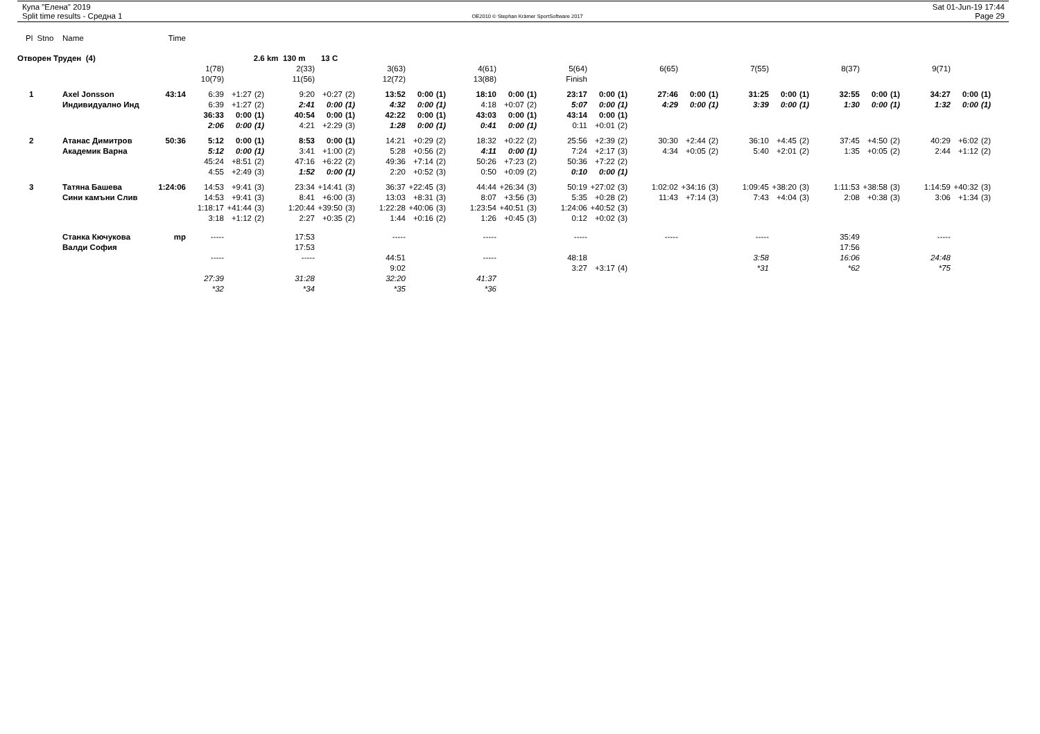Купа "Елена" 2019
Split time results - Средна 1
OE2010 © Stephan Krämer SportSoftware 2017
Sat 01-Jun-19 17:44
Page 29
| Pl Stno | Name | Time | | | | | | | | | | | | | | | | | | | | | | | | | | | |
| Отворен Труден (4) | | | | 2.6 km 130 m 13 C | | | | | | | | | | | | | | | | | | | | | | | | | |
| | | | 1(78) | | | 2(33) | | | 3(63) | | | 4(61) | | | 5(64) | | | 6(65) | | | 7(55) | | | 8(37) | | | 9(71) | | |
| | | | 10(79) | | | 11(56) | | | 12(72) | | | 13(88) | | | Finish | | | | | | | | | | | | | | |
| 1 | Axel Jonsson | 43:14 | 6:39 | +1:27 | (2) | 9:20 | +0:27 | (2) | 13:52 | 0:00 | (1) | 18:10 | 0:00 | (1) | 23:17 | 0:00 | (1) | 27:46 | 0:00 | (1) | 31:25 | 0:00 | (1) | 32:55 | 0:00 | (1) | 34:27 | 0:00 | (1) |
| | Индивидуално Инд | | 6:39 | +1:27 | (2) | 2:41 | 0:00 | (1) | 4:32 | 0:00 | (1) | 4:18 | +0:07 | (2) | 5:07 | 0:00 | (1) | 4:29 | 0:00 | (1) | 3:39 | 0:00 | (1) | 1:30 | 0:00 | (1) | 1:32 | 0:00 | (1) |
| | | | 36:33 | 0:00 | (1) | 40:54 | 0:00 | (1) | 42:22 | 0:00 | (1) | 43:03 | 0:00 | (1) | 43:14 | 0:00 | (1) | | | | | | | | | | | | |
| | | | 2:06 | 0:00 | (1) | 4:21 | +2:29 | (3) | 1:28 | 0:00 | (1) | 0:41 | 0:00 | (1) | 0:11 | +0:01 | (2) | | | | | | | | | | | | |
| 2 | Атанас Димитров | 50:36 | 5:12 | 0:00 | (1) | 8:53 | 0:00 | (1) | 14:21 | +0:29 | (2) | 18:32 | +0:22 | (2) | 25:56 | +2:39 | (2) | 30:30 | +2:44 | (2) | 36:10 | +4:45 | (2) | 37:45 | +4:50 | (2) | 40:29 | +6:02 | (2) |
| | Академик Варна | | 5:12 | 0:00 | (1) | 3:41 | +1:00 | (2) | 5:28 | +0:56 | (2) | 4:11 | 0:00 | (1) | 7:24 | +2:17 | (3) | 4:34 | +0:05 | (2) | 5:40 | +2:01 | (2) | 1:35 | +0:05 | (2) | 2:44 | +1:12 | (2) |
| | | | 45:24 | +8:51 | (2) | 47:16 | +6:22 | (2) | 49:36 | +7:14 | (2) | 50:26 | +7:23 | (2) | 50:36 | +7:22 | (2) | | | | | | | | | | | | |
| | | | 4:55 | +2:49 | (3) | 1:52 | 0:00 | (1) | 2:20 | +0:52 | (3) | 0:50 | +0:09 | (2) | 0:10 | 0:00 | (1) | | | | | | | | | | | | |
| 3 | Татяна Башева | 1:24:06 | 14:53 | +9:41 | (3) | 23:34 | +14:41 | (3) | 36:37 | +22:45 | (3) | 44:44 | +26:34 | (3) | 50:19 | +27:02 | (3) | 1:02:02 | +34:16 | (3) | 1:09:45 | +38:20 | (3) | 1:11:53 | +38:58 | (3) | 1:14:59 | +40:32 | (3) |
| | Сини камъни Слив | | 14:53 | +9:41 | (3) | 8:41 | +6:00 | (3) | 13:03 | +8:31 | (3) | 8:07 | +3:56 | (3) | 5:35 | +0:28 | (2) | 11:43 | +7:14 | (3) | 7:43 | +4:04 | (3) | 2:08 | +0:38 | (3) | 3:06 | +1:34 | (3) |
| | | | 1:18:17 | +41:44 | (3) | 1:20:44 | +39:50 | (3) | 1:22:28 | +40:06 | (3) | 1:23:54 | +40:51 | (3) | 1:24:06 | +40:52 | (3) | | | | | | | | | | | | |
| | | | 3:18 | +1:12 | (2) | 2:27 | +0:35 | (2) | 1:44 | +0:16 | (2) | 1:26 | +0:45 | (3) | 0:12 | +0:02 | (3) | | | | | | | | | | | | |
| | Станка Кючукова | mp | ----- | | | 17:53 | | | ----- | | | ----- | | | ----- | | | ----- | | | ----- | | | 35:49 | | | ----- | | |
| | Валди София | | | | | 17:53 | | | | | | | | | | | | | | | | | | 17:56 | | | | | |
| | | | ----- | | | ----- | | | 44:51 | | | ----- | | | 48:18 | | | | | | 3:58 | | | 16:06 | | | 24:48 | | |
| | | | | | | | | | 9:02 | | | | | | 3:27 | +3:17 | (4) | | | | *31 | | | *62 | | | *75 | | |
| | | | 27:39 | | | 31:28 | | | 32:20 | | | 41:37 | | | | | | | | | | | | | | | | | |
| | | | *32 | | | *34 | | | *35 | | | *36 | | | | | | | | | | | | | | | | | |